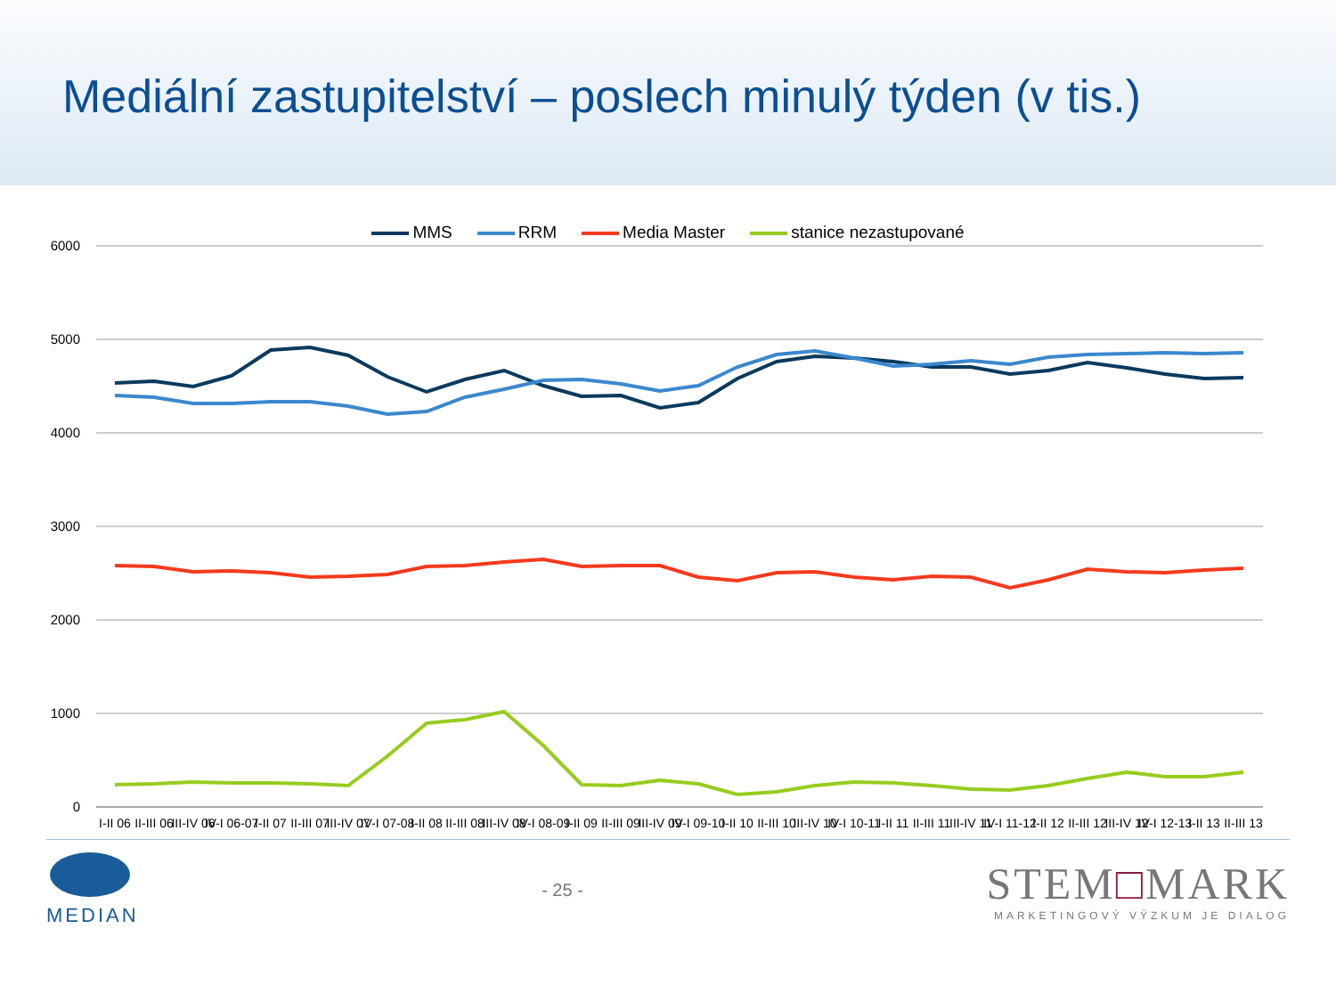Mediální zastupitelství – poslech minulý týden (v tis.)
MMS RRM Media Master stanice nezastupované
6000
5000
4000
3000
2000
1000
0
I-II 06
II-III 06
III-IV 06
IV-I 06-07
I-II 07
II-III 07
III-IV 07
IV-I 07-08
I-II 08
II-III 08
III-IV 08
IV-I 08-09
I-II 09
II-III 09
III-IV 09
IV-I 09-10
I-II 10
II-III 10
III-IV 10
IV-I 10-11
I-II 11
II-III 11
III-IV 11
IV-I 11-12
I-II 12
II-III 12
III-IV 12
IV-I 12-13
I-II 13
II-III 13
MEDIAN - 25 -
STEM□MARK
MARKETINGOVÝ VÝZKUM JE DIALOG